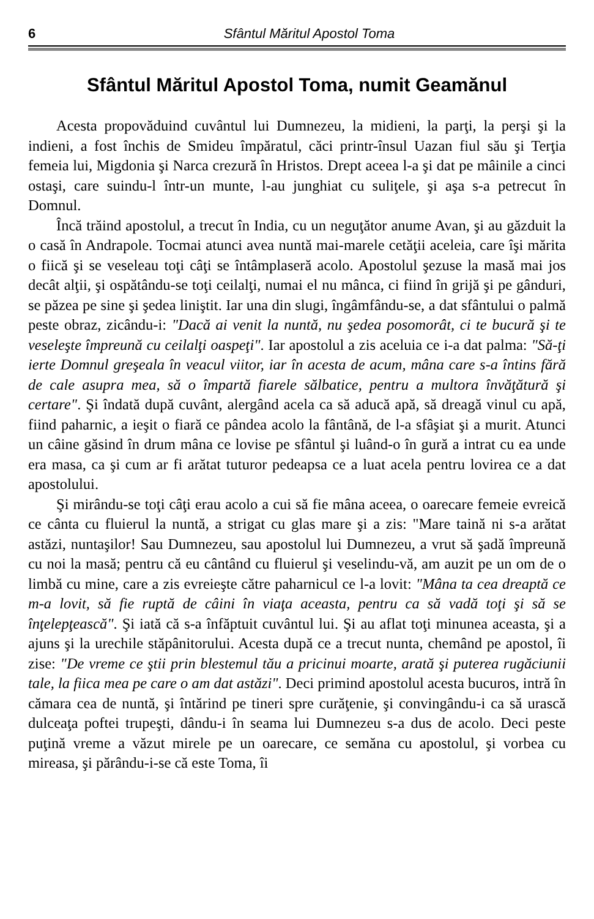6 Sfântul Măritul Apostol Toma
Sfântul Măritul Apostol Toma, numit Geamănul
Acesta propovăduind cuvântul lui Dumnezeu, la midieni, la parţi, la perşi şi la indieni, a fost închis de Smideu împăratul, căci printr-însul Uazan fiul său şi Terţia femeia lui, Migdonia şi Narca crezură în Hristos. Drept aceea l-a şi dat pe mâinile a cinci ostaşi, care suindu-l într-un munte, l-au junghiat cu suliţele, şi aşa s-a petrecut în Domnul.
Încă trăind apostolul, a trecut în India, cu un neguţător anume Avan, şi au găzduit la o casă în Andrapole. Tocmai atunci avea nuntă mai-marele cetăţii aceleia, care îşi mărita o fiică şi se veseleau toţi câţi se întâmplaseră acolo. Apostolul şezuse la masă mai jos decât alţii, şi ospătându-se toţi ceilalţi, numai el nu mânca, ci fiind în grijă şi pe gânduri, se păzea pe sine şi şedea liniştit. Iar una din slugi, îngâmfându-se, a dat sfântului o palmă peste obraz, zicându-i: "Dacă ai venit la nuntă, nu şedea posomorât, ci te bucură şi te veseleşte împreună cu ceilalţi oaspeţi". Iar apostolul a zis aceluia ce i-a dat palma: "Să-ţi ierte Domnul greşeala în veacul viitor, iar în acesta de acum, mâna care s-a întins fără de cale asupra mea, să o împartă fiarele sălbatice, pentru a multora învăţătură şi certare". Şi îndată după cuvânt, alergând acela ca să aducă apă, să dreagă vinul cu apă, fiind paharnic, a ieşit o fiară ce pândea acolo la fântână, de l-a sfâşiat şi a murit. Atunci un câine găsind în drum mâna ce lovise pe sfântul şi luând-o în gură a intrat cu ea unde era masa, ca şi cum ar fi arătat tuturor pedeapsa ce a luat acela pentru lovirea ce a dat apostolului.
Şi mirându-se toţi câţi erau acolo a cui să fie mâna aceea, o oarecare femeie evreică ce cânta cu fluierul la nuntă, a strigat cu glas mare şi a zis: "Mare taină ni s-a arătat astăzi, nuntaşilor! Sau Dumnezeu, sau apostolul lui Dumnezeu, a vrut să şadă împreună cu noi la masă; pentru că eu cântând cu fluierul şi veselindu-vă, am auzit pe un om de o limbă cu mine, care a zis evreieşte către paharnicul ce l-a lovit: "Mâna ta cea dreaptă ce m-a lovit, să fie ruptă de câini în viaţa aceasta, pentru ca să vadă toţi şi să se înţelepţească". Şi iată că s-a înfăptuit cuvântul lui. Şi au aflat toţi minunea aceasta, şi a ajuns şi la urechile stăpânitorului. Acesta după ce a trecut nunta, chemând pe apostol, îi zise: "De vreme ce ştii prin blestemul tău a pricinui moarte, arată şi puterea rugăciunii tale, la fiica mea pe care o am dat astăzi". Deci primind apostolul acesta bucuros, intră în cămara cea de nuntă, şi întărind pe tineri spre curăţenie, şi convingându-i ca să urască dulceaţa poftei trupeşti, dându-i în seama lui Dumnezeu s-a dus de acolo. Deci peste puţină vreme a văzut mirele pe un oarecare, ce semăna cu apostolul, şi vorbea cu mireasa, şi părându-i-se că este Toma, îi